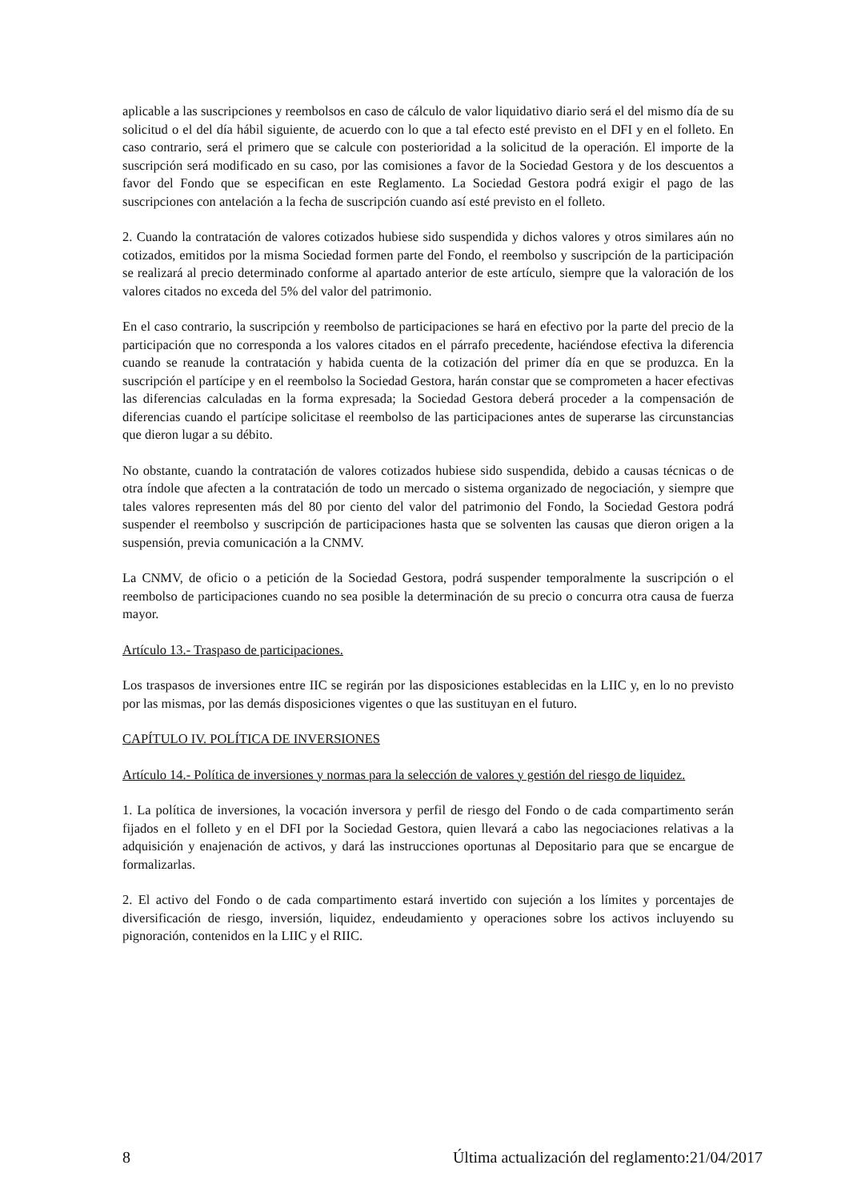aplicable a las suscripciones y reembolsos en caso de cálculo de valor liquidativo diario será el del mismo día de su solicitud o el del día hábil siguiente, de acuerdo con lo que a tal efecto esté previsto en el DFI y en el folleto. En caso contrario, será el primero que se calcule con posterioridad a la solicitud de la operación. El importe de la suscripción será modificado en su caso, por las comisiones a favor de la Sociedad Gestora y de los descuentos a favor del Fondo que se especifican en este Reglamento. La Sociedad Gestora podrá exigir el pago de las suscripciones con antelación a la fecha de suscripción cuando así esté previsto en el folleto.
2. Cuando la contratación de valores cotizados hubiese sido suspendida y dichos valores y otros similares aún no cotizados, emitidos por la misma Sociedad formen parte del Fondo, el reembolso y suscripción de la participación se realizará al precio determinado conforme al apartado anterior de este artículo, siempre que la valoración de los valores citados no exceda del 5% del valor del patrimonio.
En el caso contrario, la suscripción y reembolso de participaciones se hará en efectivo por la parte del precio de la participación que no corresponda a los valores citados en el párrafo precedente, haciéndose efectiva la diferencia cuando se reanude la contratación y habida cuenta de la cotización del primer día en que se produzca. En la suscripción el partícipe y en el reembolso la Sociedad Gestora, harán constar que se comprometen a hacer efectivas las diferencias calculadas en la forma expresada; la Sociedad Gestora deberá proceder a la compensación de diferencias cuando el partícipe solicitase el reembolso de las participaciones antes de superarse las circunstancias que dieron lugar a su débito.
No obstante, cuando la contratación de valores cotizados hubiese sido suspendida, debido a causas técnicas o de otra índole que afecten a la contratación de todo un mercado o sistema organizado de negociación, y siempre que tales valores representen más del 80 por ciento del valor del patrimonio del Fondo, la Sociedad Gestora podrá suspender el reembolso y suscripción de participaciones hasta que se solventen las causas que dieron origen a la suspensión, previa comunicación a la CNMV.
La CNMV, de oficio o a petición de la Sociedad Gestora, podrá suspender temporalmente la suscripción o el reembolso de participaciones cuando no sea posible la determinación de su precio o concurra otra causa de fuerza mayor.
Artículo 13.- Traspaso de participaciones.
Los traspasos de inversiones entre IIC se regirán por las disposiciones establecidas en la LIIC y, en lo no previsto por las mismas, por las demás disposiciones vigentes o que las sustituyan en el futuro.
CAPÍTULO IV. POLÍTICA DE INVERSIONES
Artículo 14.- Política de inversiones y normas para la selección de valores y gestión del riesgo de liquidez.
1. La política de inversiones, la vocación inversora y perfil de riesgo del Fondo o de cada compartimento serán fijados en el folleto y en el DFI por la Sociedad Gestora, quien llevará a cabo las negociaciones relativas a la adquisición y enajenación de activos, y dará las instrucciones oportunas al Depositario para que se encargue de formalizarlas.
2. El activo del Fondo o de cada compartimento estará invertido con sujeción a los límites y porcentajes de diversificación de riesgo, inversión, liquidez, endeudamiento y operaciones sobre los activos incluyendo su pignoración, contenidos en la LIIC y el RIIC.
8 Última actualización del reglamento:21/04/2017